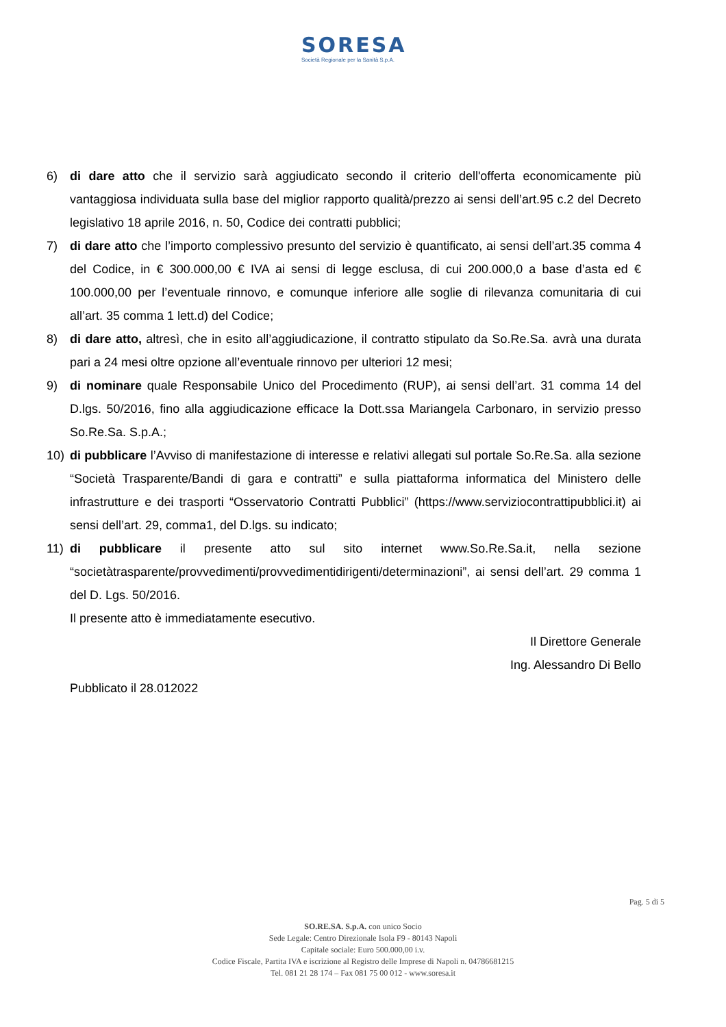SORESA
Società Regionale per la Sanità S.p.A.
6) di dare atto che il servizio sarà aggiudicato secondo il criterio dell'offerta economicamente più vantaggiosa individuata sulla base del miglior rapporto qualità/prezzo ai sensi dell’art.95 c.2 del Decreto legislativo 18 aprile 2016, n. 50, Codice dei contratti pubblici;
7) di dare atto che l’importo complessivo presunto del servizio è quantificato, ai sensi dell’art.35 comma 4 del Codice, in € 300.000,00 € IVA ai sensi di legge esclusa, di cui 200.000,0 a base d’asta ed € 100.000,00 per l’eventuale rinnovo, e comunque inferiore alle soglie di rilevanza comunitaria di cui all’art. 35 comma 1 lett.d) del Codice;
8) di dare atto, altresì, che in esito all’aggiudicazione, il contratto stipulato da So.Re.Sa. avrà una durata pari a 24 mesi oltre opzione all’eventuale rinnovo per ulteriori 12 mesi;
9) di nominare quale Responsabile Unico del Procedimento (RUP), ai sensi dell’art. 31 comma 14 del D.lgs. 50/2016, fino alla aggiudicazione efficace la Dott.ssa Mariangela Carbonaro, in servizio presso So.Re.Sa. S.p.A.;
10) di pubblicare l’Avviso di manifestazione di interesse e relativi allegati sul portale So.Re.Sa. alla sezione “Società Trasparente/Bandi di gara e contratti” e sulla piattaforma informatica del Ministero delle infrastrutture e dei trasporti “Osservatorio Contratti Pubblici” (https://www.serviziocontrattipubblici.it) ai sensi dell’art. 29, comma1, del D.lgs. su indicato;
11) di pubblicare il presente atto sul sito internet www.So.Re.Sa.it, nella sezione “societàtrasparente/provvedimenti/provvedimentidirigenti/determinazioni”, ai sensi dell’art. 29 comma 1 del D. Lgs. 50/2016.
Il presente atto è immediatamente esecutivo.
Il Direttore Generale
Ing. Alessandro Di Bello
Pubblicato il 28.012022
Pag. 5 di 5
SO.RE.SA. S.p.A. con unico Socio
Sede Legale: Centro Direzionale Isola F9 - 80143 Napoli
Capitale sociale: Euro 500.000,00 i.v.
Codice Fiscale, Partita IVA e iscrizione al Registro delle Imprese di Napoli n. 04786681215
Tel. 081 21 28 174 – Fax 081 75 00 012 - www.soresa.it